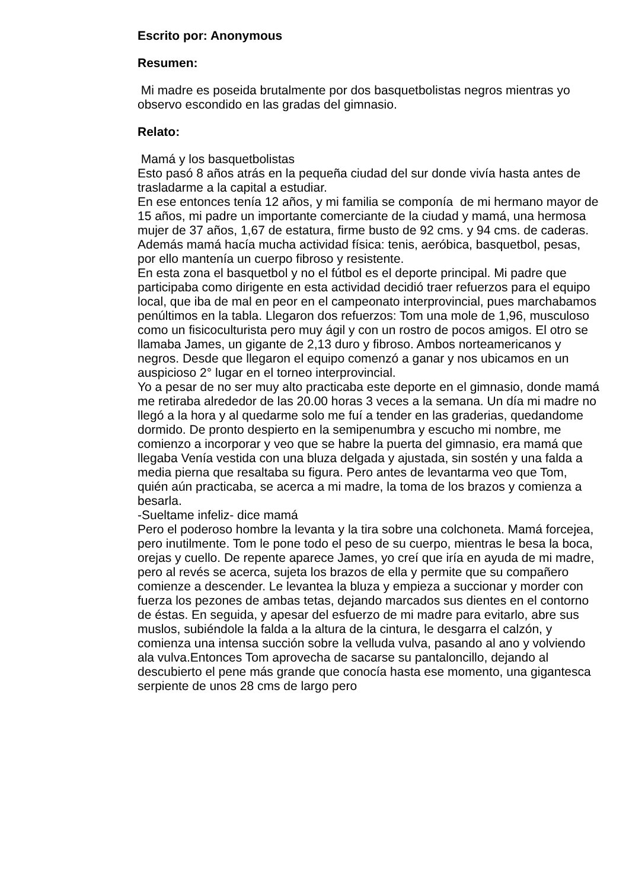Escrito por: Anonymous
Resumen:
Mi madre es poseida brutalmente por dos basquetbolistas negros mientras yo observo escondido en las gradas del gimnasio.
Relato:
Mamá y los basquetbolistas
Esto pasó 8 años atrás en la pequeña ciudad del sur donde vivía hasta antes de trasladarme a la capital a estudiar.
En ese entonces tenía 12 años, y mi familia se componía de mi hermano mayor de 15 años, mi padre un importante comerciante de la ciudad y mamá, una hermosa mujer de 37 años, 1,67 de estatura, firme busto de 92 cms. y 94 cms. de caderas. Además mamá hacía mucha actividad física: tenis, aeróbica, basquetbol, pesas, por ello mantenía un cuerpo fibroso y resistente.
En esta zona el basquetbol y no el fútbol es el deporte principal. Mi padre que participaba como dirigente en esta actividad decidió traer refuerzos para el equipo local, que iba de mal en peor en el campeonato interprovincial, pues marchabamos penúltimos en la tabla. Llegaron dos refuerzos: Tom una mole de 1,96, musculoso como un fisicoculturista pero muy ágil y con un rostro de pocos amigos. El otro se llamaba James, un gigante de 2,13 duro y fibroso. Ambos norteamericanos y negros. Desde que llegaron el equipo comenzó a ganar y nos ubicamos en un auspicioso 2° lugar en el torneo interprovincial.
Yo a pesar de no ser muy alto practicaba este deporte en el gimnasio, donde mamá me retiraba alrededor de las 20.00 horas 3 veces a la semana. Un día mi madre no llegó a la hora y al quedarme solo me fuí a tender en las graderias, quedandome dormido. De pronto despierto en la semipenumbra y escucho mi nombre, me comienzo a incorporar y veo que se habre la puerta del gimnasio, era mamá que llegaba Venía vestida con una bluza delgada y ajustada, sin sostén y una falda a media pierna que resaltaba su figura. Pero antes de levantarma veo que Tom, quién aún practicaba, se acerca a mi madre, la toma de los brazos y comienza a besarla.
-Sueltame infeliz- dice mamá
Pero el poderoso hombre la levanta y la tira sobre una colchoneta. Mamá forcejea, pero inutilmente. Tom le pone todo el peso de su cuerpo, mientras le besa la boca, orejas y cuello. De repente aparece James, yo creí que iría en ayuda de mi madre, pero al revés se acerca, sujeta los brazos de ella y permite que su compañero comienze a descender. Le levantea la bluza y empieza a succionar y morder con fuerza los pezones de ambas tetas, dejando marcados sus dientes en el contorno de éstas. En seguida, y apesar del esfuerzo de mi madre para evitarlo, abre sus muslos, subiéndole la falda a la altura de la cintura, le desgarra el calzón, y comienza una intensa succión sobre la velluda vulva, pasando al ano y volviendo ala vulva.Entonces Tom aprovecha de sacarse su pantaloncillo, dejando al descubierto el pene más grande que conocía hasta ese momento, una gigantesca serpiente de unos 28 cms de largo pero